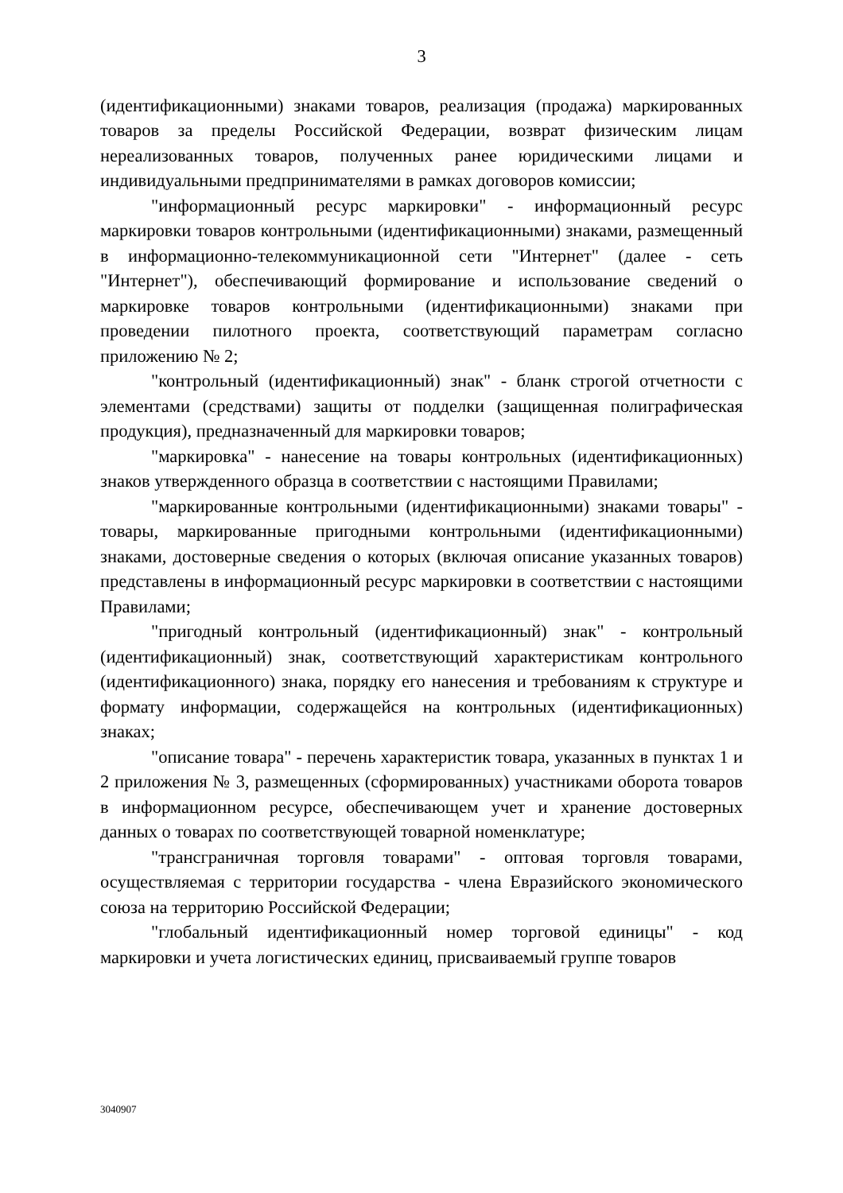3
(идентификационными) знаками товаров, реализация (продажа) маркированных товаров за пределы Российской Федерации, возврат физическим лицам нереализованных товаров, полученных ранее юридическими лицами и индивидуальными предпринимателями в рамках договоров комиссии;
"информационный ресурс маркировки" - информационный ресурс маркировки товаров контрольными (идентификационными) знаками, размещенный в информационно-телекоммуникационной сети "Интернет" (далее - сеть "Интернет"), обеспечивающий формирование и использование сведений о маркировке товаров контрольными (идентификационными) знаками при проведении пилотного проекта, соответствующий параметрам согласно приложению № 2;
"контрольный (идентификационный) знак" - бланк строгой отчетности с элементами (средствами) защиты от подделки (защищенная полиграфическая продукция), предназначенный для маркировки товаров;
"маркировка" - нанесение на товары контрольных (идентификационных) знаков утвержденного образца в соответствии с настоящими Правилами;
"маркированные контрольными (идентификационными) знаками товары" - товары, маркированные пригодными контрольными (идентификационными) знаками, достоверные сведения о которых (включая описание указанных товаров) представлены в информационный ресурс маркировки в соответствии с настоящими Правилами;
"пригодный контрольный (идентификационный) знак" - контрольный (идентификационный) знак, соответствующий характеристикам контрольного (идентификационного) знака, порядку его нанесения и требованиям к структуре и формату информации, содержащейся на контрольных (идентификационных) знаках;
"описание товара" - перечень характеристик товара, указанных в пунктах 1 и 2 приложения № 3, размещенных (сформированных) участниками оборота товаров в информационном ресурсе, обеспечивающем учет и хранение достоверных данных о товарах по соответствующей товарной номенклатуре;
"трансграничная торговля товарами" - оптовая торговля товарами, осуществляемая с территории государства - члена Евразийского экономического союза на территорию Российской Федерации;
"глобальный идентификационный номер торговой единицы" - код маркировки и учета логистических единиц, присваиваемый группе товаров
3040907